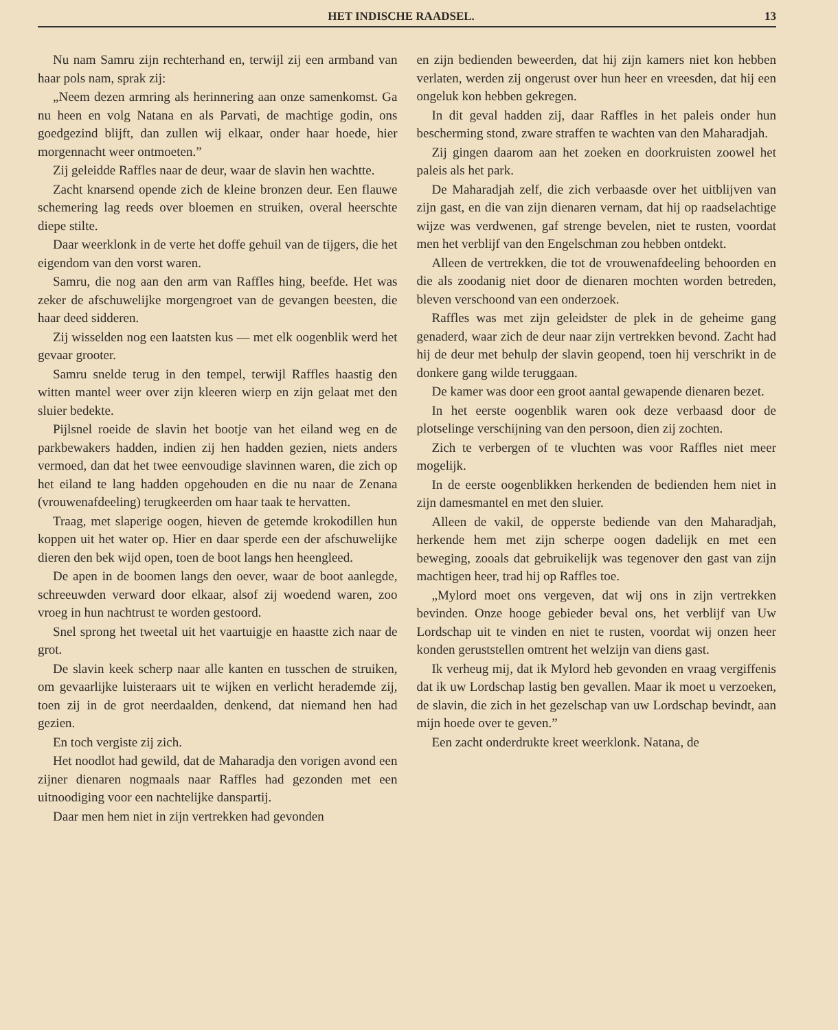HET INDISCHE RAADSEL. 13
Nu nam Samru zijn rechterhand en, terwijl zij een armband van haar pols nam, sprak zij:
„Neem dezen armring als herinnering aan onze samenkomst. Ga nu heen en volg Natana en als Parvati, de machtige godin, ons goedgezind blijft, dan zullen wij elkaar, onder haar hoede, hier morgennacht weer ontmoeten.”
Zij geleidde Raffles naar de deur, waar de slavin hen wachtte.
Zacht knarsend opende zich de kleine bronzen deur. Een flauwe schemering lag reeds over bloemen en struiken, overal heerschte diepe stilte.
Daar weerklonk in de verte het doffe gehuil van de tijgers, die het eigendom van den vorst waren.
Samru, die nog aan den arm van Raffles hing, beefde. Het was zeker de afschuwelijke morgengroet van de gevangen beesten, die haar deed sidderen.
Zij wisselden nog een laatsten kus — met elk oogenblik werd het gevaar grooter.
Samru snelde terug in den tempel, terwijl Raffles haastig den witten mantel weer over zijn kleeren wierp en zijn gelaat met den sluier bedekte.
Pijlsnel roeide de slavin het bootje van het eiland weg en de parkbewakers hadden, indien zij hen hadden gezien, niets anders vermoed, dan dat het twee eenvoudige slavinnen waren, die zich op het eiland te lang hadden opgehouden en die nu naar de Zenana (vrouwenafdeeling) terugkeerden om haar taak te hervatten.
Traag, met slaperige oogen, hieven de getemde krokodillen hun koppen uit het water op. Hier en daar sperde een der afschuwelijke dieren den bek wijd open, toen de boot langs hen heengleed.
De apen in de boomen langs den oever, waar de boot aanlegde, schreeuwden verward door elkaar, alsof zij woedend waren, zoo vroeg in hun nachtrust te worden gestoord.
Snel sprong het tweetal uit het vaartuigje en haastte zich naar de grot.
De slavin keek scherp naar alle kanten en tusschen de struiken, om gevaarlijke luisteraars uit te wijken en verlicht herademde zij, toen zij in de grot neerdaalden, denkend, dat niemand hen had gezien.
En toch vergiste zij zich.
Het noodlot had gewild, dat de Maharadja den vorigen avond een zijner dienaren nogmaals naar Raffles had gezonden met een uitnoodiging voor een nachtelijke danspartij.
Daar men hem niet in zijn vertrekken had gevonden
en zijn bedienden beweerden, dat hij zijn kamers niet kon hebben verlaten, werden zij ongerust over hun heer en vreesden, dat hij een ongeluk kon hebben gekregen.
In dit geval hadden zij, daar Raffles in het paleis onder hun bescherming stond, zware straffen te wachten van den Maharadjah.
Zij gingen daarom aan het zoeken en doorkruisten zoowel het paleis als het park.
De Maharadjah zelf, die zich verbaasde over het uitblijven van zijn gast, en die van zijn dienaren vernam, dat hij op raadselachtige wijze was verdwenen, gaf strenge bevelen, niet te rusten, voordat men het verblijf van den Engelschman zou hebben ontdekt.
Alleen de vertrekken, die tot de vrouwenafdeeling behoorden en die als zoodanig niet door de dienaren mochten worden betreden, bleven verschoond van een onderzoek.
Raffles was met zijn geleidster de plek in de geheime gang genaderd, waar zich de deur naar zijn vertrekken bevond. Zacht had hij de deur met behulp der slavin geopend, toen hij verschrikt in de donkere gang wilde teruggaan.
De kamer was door een groot aantal gewapende dienaren bezet.
In het eerste oogenblik waren ook deze verbaasd door de plotselinge verschijning van den persoon, dien zij zochten.
Zich te verbergen of te vluchten was voor Raffles niet meer mogelijk.
In de eerste oogenblikken herkenden de bedienden hem niet in zijn damesmantel en met den sluier.
Alleen de vakil, de opperste bediende van den Maharadjah, herkende hem met zijn scherpe oogen dadelijk en met een beweging, zooals dat gebruikelijk was tegenover den gast van zijn machtigen heer, trad hij op Raffles toe.
„Mylord moet ons vergeven, dat wij ons in zijn vertrekken bevinden. Onze hooge gebieder beval ons, het verblijf van Uw Lordschap uit te vinden en niet te rusten, voordat wij onzen heer konden geruststellen omtrent het welzijn van diens gast.
Ik verheug mij, dat ik Mylord heb gevonden en vraag vergiffenis dat ik uw Lordschap lastig ben gevallen. Maar ik moet u verzoeken, de slavin, die zich in het gezelschap van uw Lordschap bevindt, aan mijn hoede over te geven.”
Een zacht onderdrukte kreet weerklonk. Natana, de